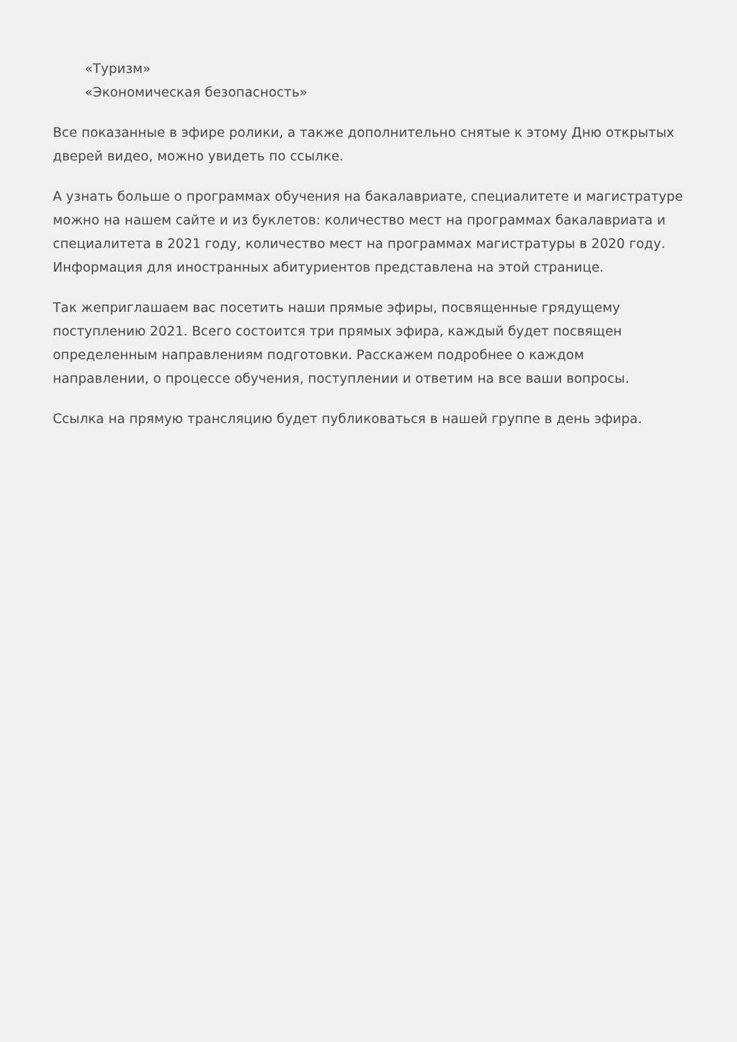«Туризм»
«Экономическая безопасность»
Все показанные в эфире ролики, а также дополнительно снятые к этому Дню открытых дверей видео, можно увидеть по ссылке.
А узнать больше о программах обучения на бакалавриате, специалитете и магистратуре можно на нашем сайте и из буклетов: количество мест на программах бакалавриата и специалитета в 2021 году, количество мест на программах магистратуры в 2020 году. Информация для иностранных абитуриентов представлена на этой странице.
Так жеприглашаем вас посетить наши прямые эфиры, посвященные грядущему поступлению 2021. Всего состоится три прямых эфира, каждый будет посвящен определенным направлениям подготовки. Расскажем подробнее о каждом направлении, о процессе обучения, поступлении и ответим на все ваши вопросы.
Ссылка на прямую трансляцию будет публиковаться в нашей группе в день эфира.